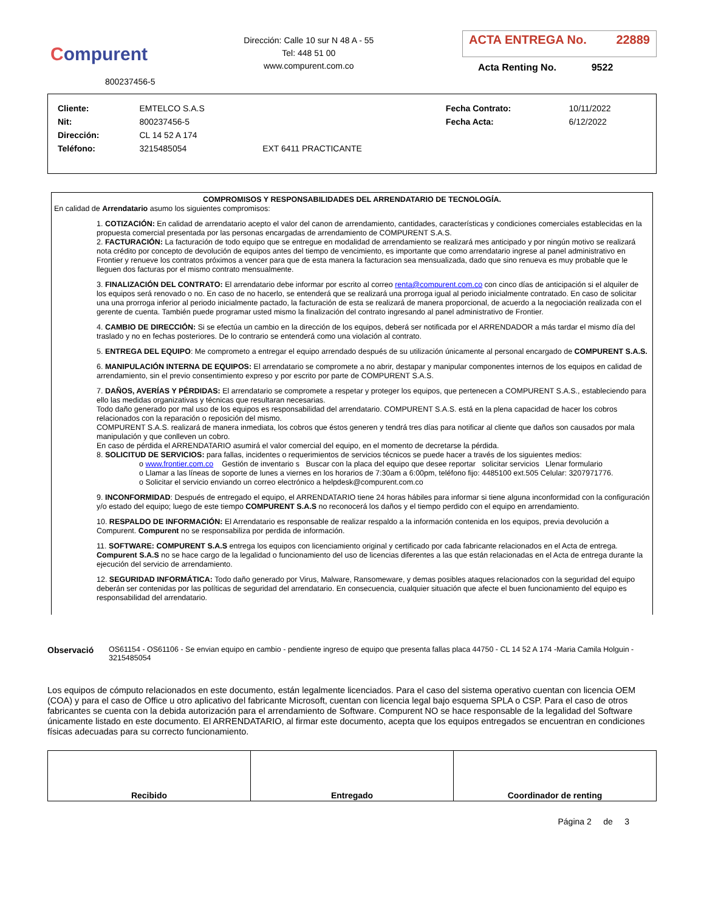Compurent
800237456-5
Dirección: Calle 10 sur N 48 A - 55
Tel: 448 51 00
www.compurent.com.co
ACTA ENTREGA No. 22889
Acta Renting No. 9522
| Cliente: | EMTELCO S.A.S | | Fecha Contrato: | 10/11/2022 |
| Nit: | 800237456-5 | | Fecha Acta: | 6/12/2022 |
| Dirección: | CL 14 52 A 174 | | | |
| Teléfono: | 3215485054 | EXT 6411 PRACTICANTE | | |
COMPROMISOS Y RESPONSABILIDADES DEL ARRENDATARIO DE TECNOLOGÍA.
En calidad de Arrendatario asumo los siguientes compromisos:
1. COTIZACIÓN: En calidad de arrendatario acepto el valor del canon de arrendamiento, cantidades, características y condiciones comerciales establecidas en la propuesta comercial presentada por las personas encargadas de arrendamiento de COMPURENT S.A.S.
2. FACTURACIÓN: La facturación de todo equipo que se entregue en modalidad de arrendamiento se realizará mes anticipado y por ningún motivo se realizará nota crédito por concepto de devolución de equipos antes del tiempo de vencimiento, es importante que como arrendatario ingrese al panel administrativo en Frontier y renueve los contratos próximos a vencer para que de esta manera la facturacion sea mensualizada, dado que sino renueva es muy probable que le lleguen dos facturas por el mismo contrato mensualmente.
3. FINALIZACIÓN DEL CONTRATO: El arrendatario debe informar por escrito al correo renta@compurent.com.co con cinco días de anticipación si el alquiler de los equipos será renovado o no. En caso de no hacerlo, se entenderá que se realizará una prorroga igual al periodo inicialmente contratado. En caso de solicitar una una prorroga inferior al periodo inicialmente pactado, la facturación de esta se realizará de manera proporcional, de acuerdo a la negociación realizada con el gerente de cuenta. También puede programar usted mismo la finalización del contrato ingresando al panel administrativo de Frontier.
4. CAMBIO DE DIRECCIÓN: Si se efectúa un cambio en la dirección de los equipos, deberá ser notificada por el ARRENDADOR a más tardar el mismo día del traslado y no en fechas posteriores. De lo contrario se entenderá como una violación al contrato.
5. ENTREGA DEL EQUIPO: Me comprometo a entregar el equipo arrendado después de su utilización únicamente al personal encargado de COMPURENT S.A.S.
6. MANIPULACIÓN INTERNA DE EQUIPOS: El arrendatario se compromete a no abrir, destapar y manipular componentes internos de los equipos en calidad de arrendamiento, sin el previo consentimiento expreso y por escrito por parte de COMPURENT S.A.S.
7. DAÑOS, AVERÍAS Y PÉRDIDAS: El arrendatario se compromete a respetar y proteger los equipos, que pertenecen a COMPURENT S.A.S., estableciendo para ello las medidas organizativas y técnicas que resultaran necesarias.
Todo daño generado por mal uso de los equipos es responsabilidad del arrendatario. COMPURENT S.A.S. está en la plena capacidad de hacer los cobros relacionados con la reparación o reposición del mismo.
COMPURENT S.A.S. realizará de manera inmediata, los cobros que éstos generen y tendrá tres días para notificar al cliente que daños son causados por mala manipulación y que conlleven un cobro.
En caso de pérdida el ARRENDATARIO asumirá el valor comercial del equipo, en el momento de decretarse la pérdida.
8. SOLICITUD DE SERVICIOS: para fallas, incidentes o requerimientos de servicios técnicos se puede hacer a través de los siguientes medios:
o www.frontier.com.co Gestión de inventario s Buscar con la placa del equipo que desee reportar solicitar servicios Llenar formulario
o Llamar a las líneas de soporte de lunes a viernes en los horarios de 7:30am a 6:00pm, teléfono fijo: 4485100 ext.505 Celular: 3207971776.
o Solicitar el servicio enviando un correo electrónico a helpdesk@compurent.com.co
9. INCONFORMIDAD: Después de entregado el equipo, el ARRENDATARIO tiene 24 horas hábiles para informar si tiene alguna inconformidad con la configuración y/o estado del equipo; luego de este tiempo COMPURENT S.A.S no reconocerá los daños y el tiempo perdido con el equipo en arrendamiento.
10. RESPALDO DE INFORMACIÓN: El Arrendatario es responsable de realizar respaldo a la información contenida en los equipos, previa devolución a Compurent. Compurent no se responsabiliza por perdida de información.
11. SOFTWARE: COMPURENT S.A.S entrega los equipos con licenciamiento original y certificado por cada fabricante relacionados en el Acta de entrega. Compurent S.A.S no se hace cargo de la legalidad o funcionamiento del uso de licencias diferentes a las que están relacionadas en el Acta de entrega durante la ejecución del servicio de arrendamiento.
12. SEGURIDAD INFORMÁTICA: Todo daño generado por Virus, Malware, Ransomeware, y demas posibles ataques relacionados con la seguridad del equipo deberán ser contenidas por las políticas de seguridad del arrendatario. En consecuencia, cualquier situación que afecte el buen funcionamiento del equipo es responsabilidad del arrendatario.
Observació OS61154 - OS61106 - Se envian equipo en cambio - pendiente ingreso de equipo que presenta fallas placa 44750 - CL 14 52 A 174 -Maria Camila Holguin - 3215485054
Los equipos de cómputo relacionados en este documento, están legalmente licenciados. Para el caso del sistema operativo cuentan con licencia OEM (COA) y para el caso de Office u otro aplicativo del fabricante Microsoft, cuentan con licencia legal bajo esquema SPLA o CSP. Para el caso de otros fabricantes se cuenta con la debida autorización para el arrendamiento de Software. Compurent NO se hace responsable de la legalidad del Software únicamente listado en este documento. El ARRENDATARIO, al firmar este documento, acepta que los equipos entregados se encuentran en condiciones físicas adecuadas para su correcto funcionamiento.
| Recibido | Entregado | Coordinador de renting |
Página 2 de 3